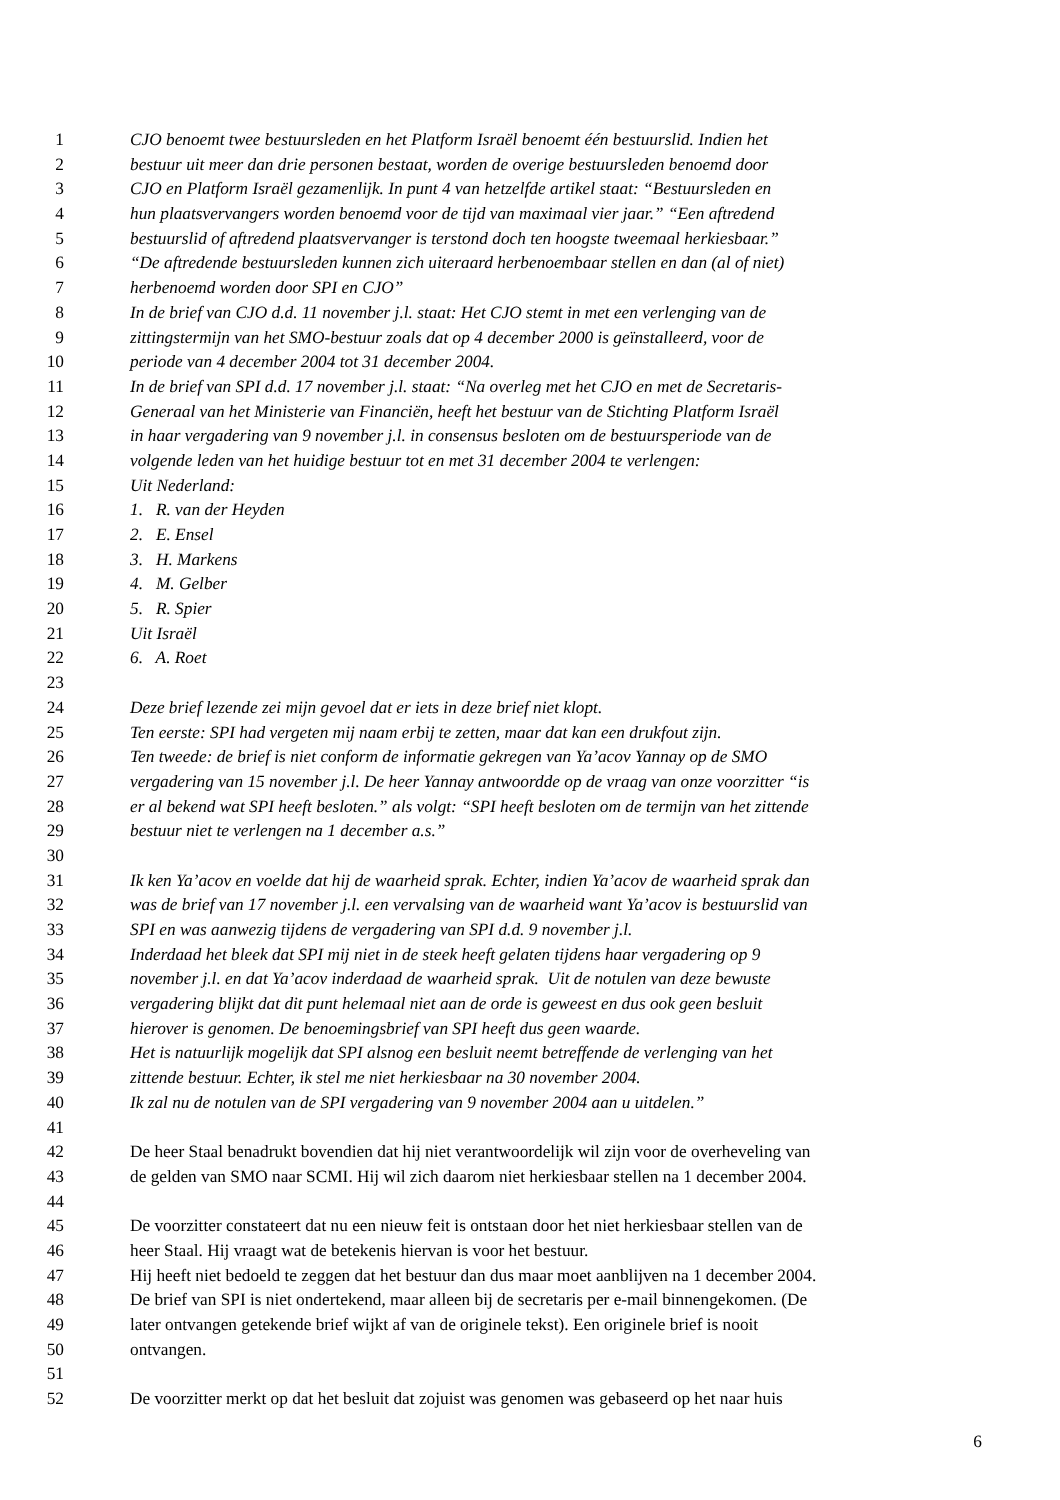1 CJO benoemt twee bestuursleden en het Platform Israël benoemt één bestuurslid. Indien het
2 bestuur uit meer dan drie personen bestaat, worden de overige bestuursleden benoemd door
3 CJO en Platform Israël gezamenlijk. In punt 4 van hetzelfde artikel staat: “Bestuursleden en
4 hun plaatsvervangers worden benoemd voor de tijd van maximaal vier jaar.” “Een aftredend
5 bestuurslid of aftredend plaatsvervanger is terstond doch ten hoogste tweemaal herkiesbaar.”
6 “De aftredende bestuursleden kunnen zich uiteraard herbenoembaar stellen en dan (al of niet)
7 herbenoemd worden door SPI en CJO”
8 In de brief van CJO d.d. 11 november j.l. staat: Het CJO stemt in met een verlenging van de
9 zittingstermijn van het SMO-bestuur zoals dat op 4 december 2000 is geïnstalleerd, voor de
10 periode van 4 december 2004 tot 31 december 2004.
11 In de brief van SPI d.d. 17 november j.l. staat: “Na overleg met het CJO en met de Secretaris-
12 Generaal van het Ministerie van Financiën, heeft het bestuur van de Stichting Platform Israël
13 in haar vergadering van 9 november j.l. in consensus besloten om de bestuursperiode van de
14 volgende leden van het huidige bestuur tot en met 31 december 2004 te verlengen:
15 Uit Nederland:
16 1. R. van der Heyden
17 2. E. Ensel
18 3. H. Markens
19 4. M. Gelber
20 5. R. Spier
21 Uit Israël
22 6. A. Roet
23
24 Deze brief lezende zei mijn gevoel dat er iets in deze brief niet klopt.
25 Ten eerste: SPI had vergeten mij naam erbij te zetten, maar dat kan een drukfout zijn.
26 Ten tweede: de brief is niet conform de informatie gekregen van Ya’acov Yannay op de SMO
27 vergadering van 15 november j.l. De heer Yannay antwoordde op de vraag van onze voorzitter “is
28 er al bekend wat SPI heeft besloten.” als volgt: “SPI heeft besloten om de termijn van het zittende
29 bestuur niet te verlengen na 1 december a.s.”
30
31 Ik ken Ya’acov en voelde dat hij de waarheid sprak. Echter, indien Ya’acov de waarheid sprak dan
32 was de brief van 17 november j.l. een vervalsing van de waarheid want Ya’acov is bestuurslid van
33 SPI en was aanwezig tijdens de vergadering van SPI d.d. 9 november j.l.
34 Inderdaad het bleek dat SPI mij niet in de steek heeft gelaten tijdens haar vergadering op 9
35 november j.l. en dat Ya’acov inderdaad de waarheid sprak. Uit de notulen van deze bewuste
36 vergadering blijkt dat dit punt helemaal niet aan de orde is geweest en dus ook geen besluit
37 hierover is genomen. De benoemingsbrief van SPI heeft dus geen waarde.
38 Het is natuurlijk mogelijk dat SPI alsnog een besluit neemt betreffende de verlenging van het
39 zittende bestuur. Echter, ik stel me niet herkiesbaar na 30 november 2004.
40 Ik zal nu de notulen van de SPI vergadering van 9 november 2004 aan u uitdelen.”
41
42 De heer Staal benadrukt bovendien dat hij niet verantwoordelijk wil zijn voor de overheveling van
43 de gelden van SMO naar SCMI. Hij wil zich daarom niet herkiesbaar stellen na 1 december 2004.
44
45 De voorzitter constateert dat nu een nieuw feit is ontstaan door het niet herkiesbaar stellen van de
46 heer Staal. Hij vraagt wat de betekenis hiervan is voor het bestuur.
47 Hij heeft niet bedoeld te zeggen dat het bestuur dan dus maar moet aanblijven na 1 december 2004.
48 De brief van SPI is niet ondertekend, maar alleen bij de secretaris per e-mail binnengekomen. (De
49 later ontvangen getekende brief wijkt af van de originele tekst). Een originele brief is nooit
50 ontvangen.
51
52 De voorzitter merkt op dat het besluit dat zojuist was genomen was gebaseerd op het naar huis
6